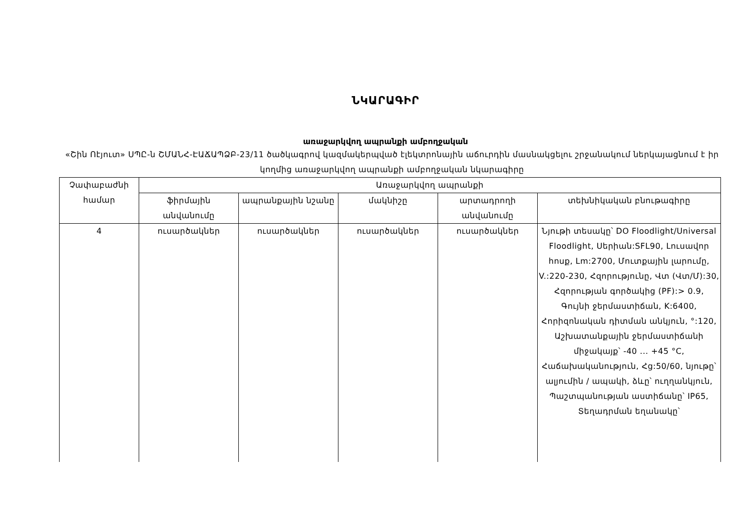ՆԿԱՐԱԳԻՐ
առաջարկվող ապրանքի ամբողջական
«Շին Ոէյուտ» ՍՊԸ-ն ՇՄԱՆՀ-ԷԱՃԱՊՁԲ-23/11 ծածկագրով կազմակերպված էլեկտրոնային աճուրդին մասնակցելու շրջանակում ներկայացնում է իր կողմից առաջարկվող ապրանքի ամբողջական նկարագիրը
| Չափաբաժնի համար | Առաջարկվող ապրանքի | | | | |
| --- | --- | --- | --- | --- | --- |
| | ֆիրմային անվանումը | ապրանքային նշանը | մակնիշը | արտադրողի անվանումը | տեխնիկական բնութագիրը |
| 4 | ուսարծակներ | ուսարծակներ | ուսարծակներ | ուսարծակներ | Նյութի տեսակը՝ DO Floodlight/Universal Floodlight, Սերիան:SFL90, Լուսավոր հոսք, Lm:2700, Մուտքային լարումը, V.:220-230, Հզորությունը, Վտ (Վտ/Մ):30, Հզորության գործակից (PF):> 0.9, Գույնի ջերմաստիճան, K:6400, Հորիզոնական դիտման անկյուն, °:120, Աշխատանքային ջերմաստիճանի միջակայք՝ -40 ... +45 °C, Հաճախականություն, Հց:50/60, նյութը՝ ալյումին / ապակի, ձևը՝ ուղղանկյուն, Պաշտպանության աստիճանը՝ IP65, Տեղադրման եղանակը՝ |